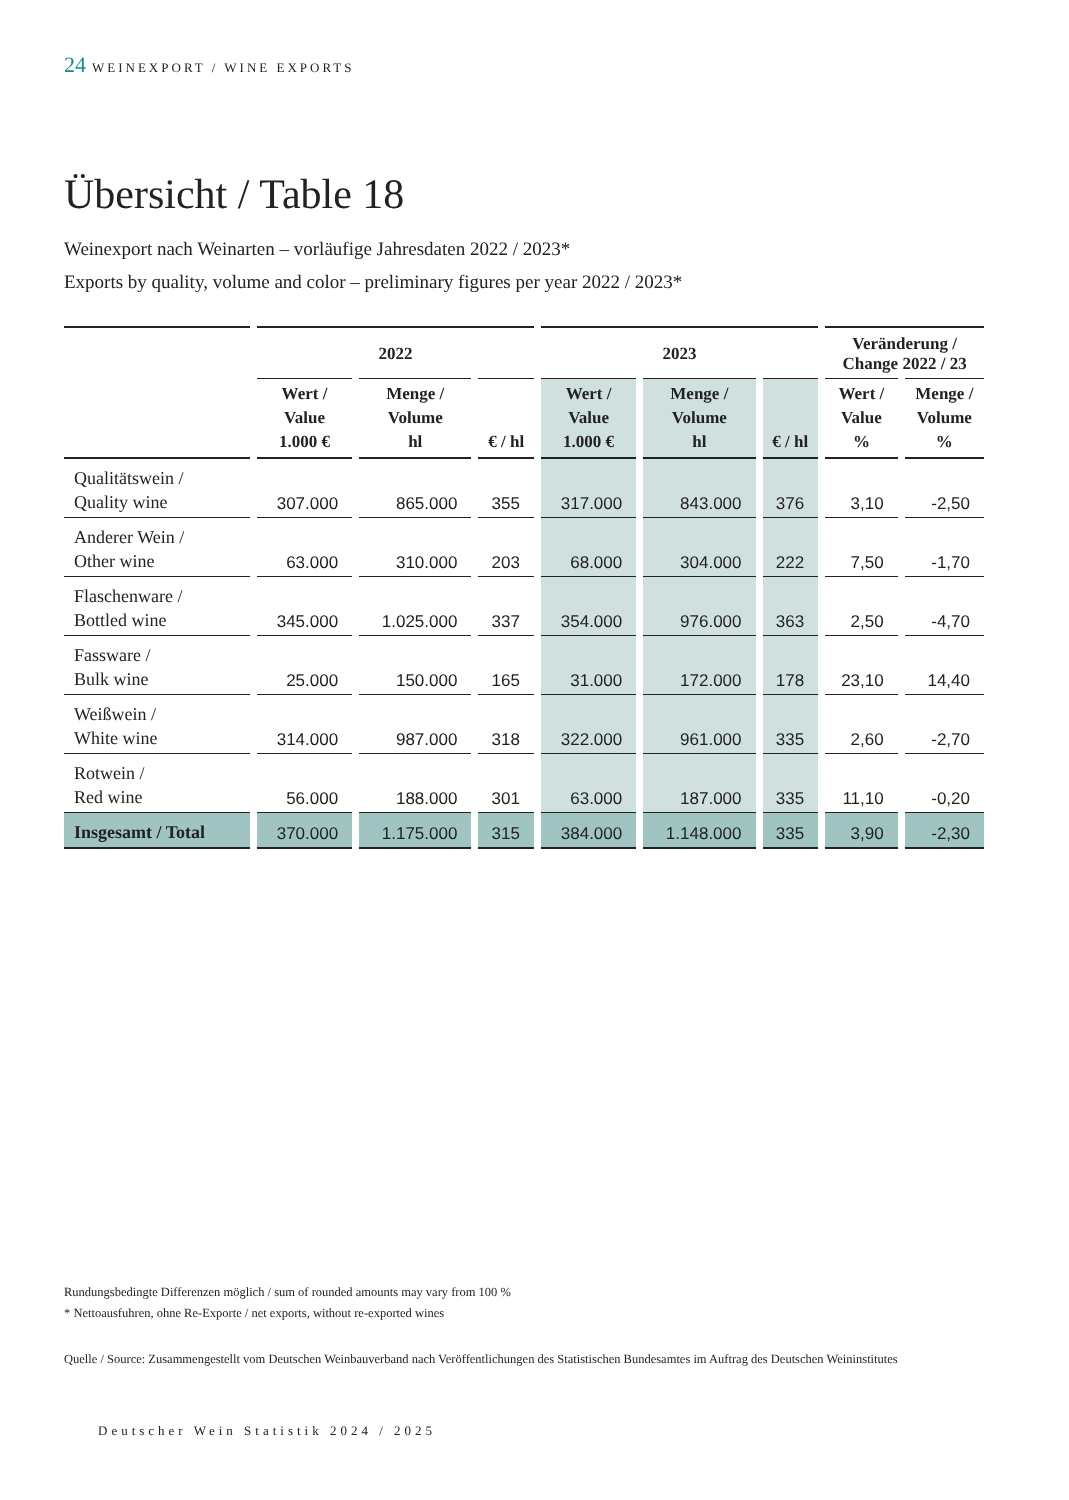24 WEINEXPORT / WINE EXPORTS
Übersicht / Table 18
Weinexport nach Weinarten – vorläufige Jahresdaten 2022 / 2023*
Exports by quality, volume and color – preliminary figures per year 2022 / 2023*
| | 2022 | | | 2023 | | | Veränderung / Change 2022 / 23 | |
| --- | --- | --- | --- | --- | --- | --- | --- | --- |
| | Wert / Value 1.000 € | Menge / Volume hl | € / hl | Wert / Value 1.000 € | Menge / Volume hl | € / hl | Wert / Value % | Menge / Volume % |
| Qualitätswein / Quality wine | 307.000 | 865.000 | 355 | 317.000 | 843.000 | 376 | 3,10 | -2,50 |
| Anderer Wein / Other wine | 63.000 | 310.000 | 203 | 68.000 | 304.000 | 222 | 7,50 | -1,70 |
| Flaschenware / Bottled wine | 345.000 | 1.025.000 | 337 | 354.000 | 976.000 | 363 | 2,50 | -4,70 |
| Fassware / Bulk wine | 25.000 | 150.000 | 165 | 31.000 | 172.000 | 178 | 23,10 | 14,40 |
| Weißwein / White wine | 314.000 | 987.000 | 318 | 322.000 | 961.000 | 335 | 2,60 | -2,70 |
| Rotwein / Red wine | 56.000 | 188.000 | 301 | 63.000 | 187.000 | 335 | 11,10 | -0,20 |
| Insgesamt / Total | 370.000 | 1.175.000 | 315 | 384.000 | 1.148.000 | 335 | 3,90 | -2,30 |
Rundungsbedingte Differenzen möglich / sum of rounded amounts may vary from 100 %
* Nettoausfuhren, ohne Re-Exporte / net exports, without re-exported wines
Quelle / Source: Zusammengestellt vom Deutschen Weinbauverband nach Veröffentlichungen des Statistischen Bundesamtes im Auftrag des Deutschen Weininstitutes
Deutscher Wein Statistik 2024 / 2025